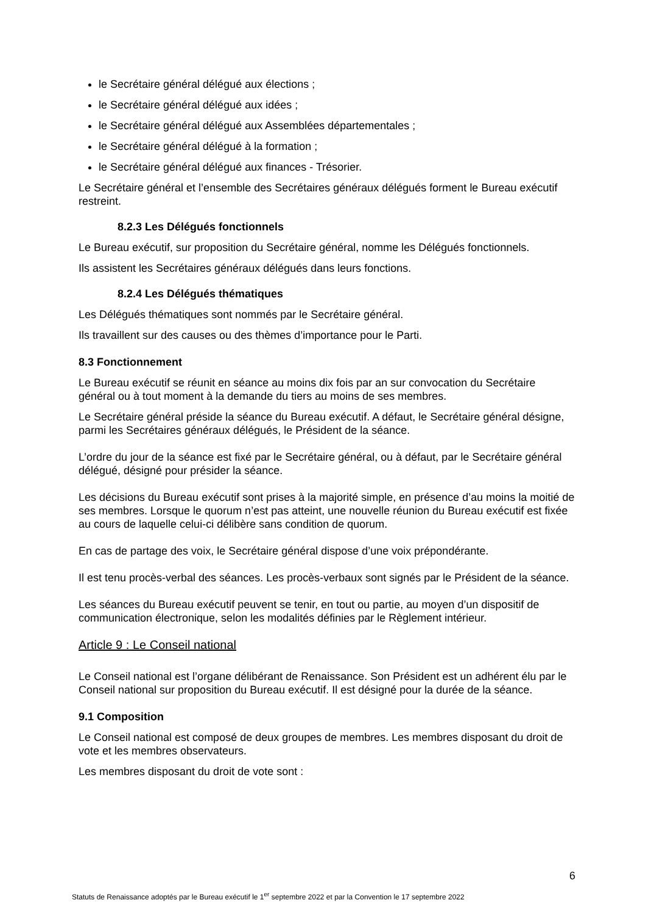le Secrétaire général délégué aux élections ;
le Secrétaire général délégué aux idées ;
le Secrétaire général délégué aux Assemblées départementales ;
le Secrétaire général délégué à la formation ;
le Secrétaire général délégué aux finances - Trésorier.
Le Secrétaire général et l’ensemble des Secrétaires généraux délégués forment le Bureau exécutif restreint.
8.2.3 Les Délégués fonctionnels
Le Bureau exécutif, sur proposition du Secrétaire général, nomme les Délégués fonctionnels.
Ils assistent les Secrétaires généraux délégués dans leurs fonctions.
8.2.4 Les Délégués thématiques
Les Délégués thématiques sont nommés par le Secrétaire général.
Ils travaillent sur des causes ou des thèmes d’importance pour le Parti.
8.3 Fonctionnement
Le Bureau exécutif se réunit en séance au moins dix fois par an sur convocation du Secrétaire général ou à tout moment à la demande du tiers au moins de ses membres.
Le Secrétaire général préside la séance du Bureau exécutif. A défaut, le Secrétaire général désigne, parmi les Secrétaires généraux délégués, le Président de la séance.
L’ordre du jour de la séance est fixé par le Secrétaire général, ou à défaut, par le Secrétaire général délégué, désigné pour présider la séance.
Les décisions du Bureau exécutif sont prises à la majorité simple, en présence d’au moins la moitié de ses membres. Lorsque le quorum n’est pas atteint, une nouvelle réunion du Bureau exécutif est fixée au cours de laquelle celui-ci délibère sans condition de quorum.
En cas de partage des voix, le Secrétaire général dispose d’une voix prépondérante.
Il est tenu procès-verbal des séances. Les procès-verbaux sont signés par le Président de la séance.
Les séances du Bureau exécutif peuvent se tenir, en tout ou partie, au moyen d’un dispositif de communication électronique, selon les modalités définies par le Règlement intérieur.
Article 9 : Le Conseil national
Le Conseil national est l’organe délibérant de Renaissance. Son Président est un adhérent élu par le Conseil national sur proposition du Bureau exécutif. Il est désigné pour la durée de la séance.
9.1 Composition
Le Conseil national est composé de deux groupes de membres. Les membres disposant du droit de vote et les membres observateurs.
Les membres disposant du droit de vote sont :
6
Statuts de Renaissance adoptés par le Bureau exécutif le 1<sup>er</sup> septembre 2022 et par la Convention le 17 septembre 2022